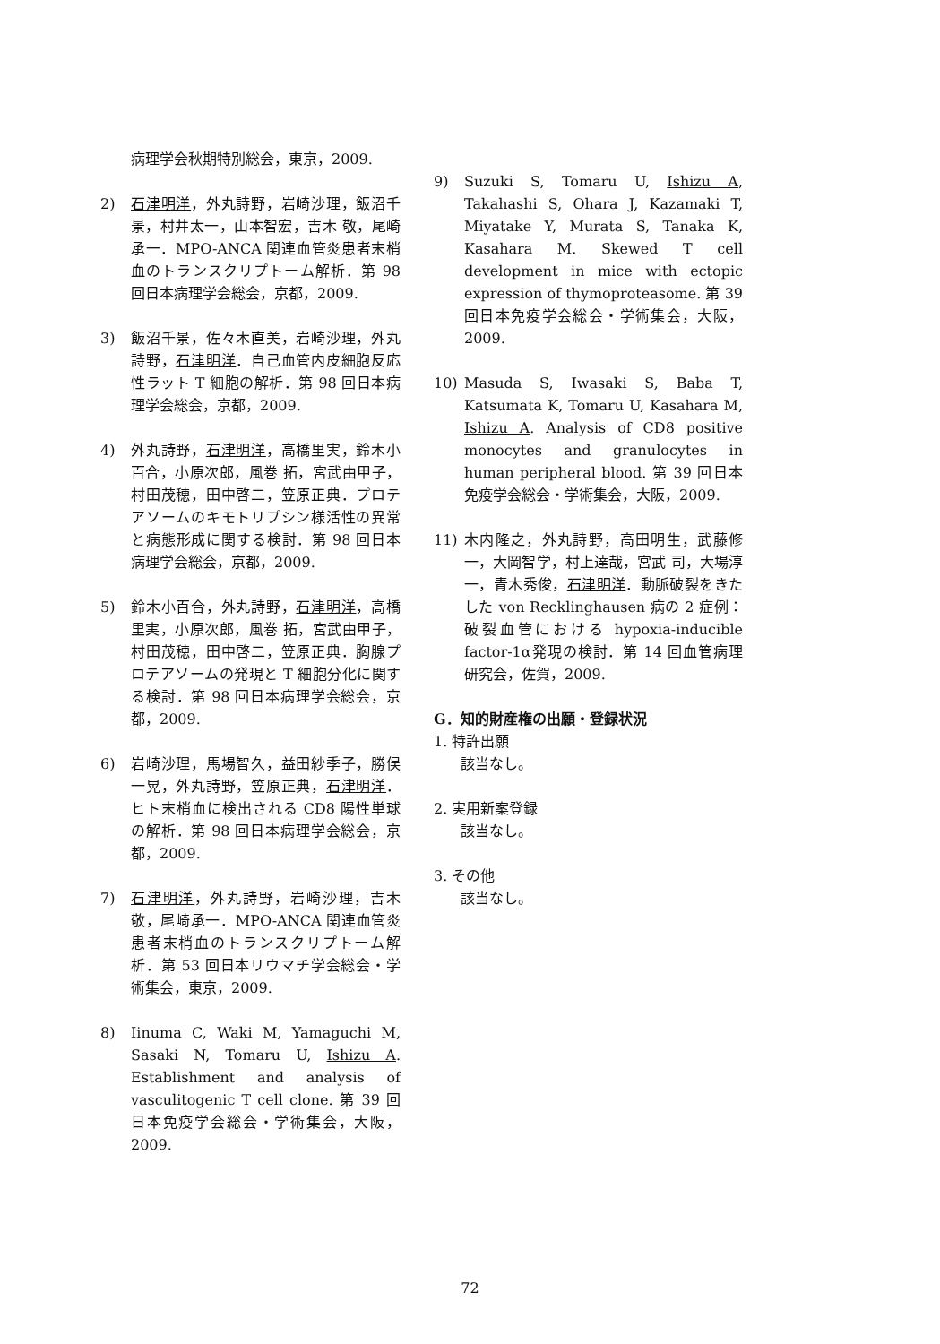病理学会秋期特別総会，東京，2009.
2) 石津明洋，外丸詩野，岩崎沙理，飯沼千景，村井太一，山本智宏，吉木 敬，尾崎承一．MPO-ANCA 関連血管炎患者末梢血のトランスクリプトーム解析．第 98 回日本病理学会総会，京都，2009.
3) 飯沼千景，佐々木直美，岩崎沙理，外丸詩野，石津明洋．自己血管内皮細胞反応性ラット T 細胞の解析．第 98 回日本病理学会総会，京都，2009.
4) 外丸詩野，石津明洋，高橋里実，鈴木小百合，小原次郎，風巻 拓，宮武由甲子，村田茂穂，田中啓二，笠原正典．プロテアソームのキモトリプシン様活性の異常と病態形成に関する検討．第 98 回日本病理学会総会，京都，2009.
5) 鈴木小百合，外丸詩野，石津明洋，高橋里実，小原次郎，風巻 拓，宮武由甲子，村田茂穂，田中啓二，笠原正典．胸腺プロテアソームの発現と T 細胞分化に関する検討．第 98 回日本病理学会総会，京都，2009.
6) 岩崎沙理，馬場智久，益田紗季子，勝俣一晃，外丸詩野，笠原正典，石津明洋．ヒト末梢血に検出される CD8 陽性単球の解析．第 98 回日本病理学会総会，京都，2009.
7) 石津明洋，外丸詩野，岩崎沙理，吉木 敬，尾崎承一．MPO-ANCA 関連血管炎患者末梢血のトランスクリプトーム解析．第 53 回日本リウマチ学会総会・学術集会，東京，2009.
8) Iinuma C, Waki M, Yamaguchi M, Sasaki N, Tomaru U, Ishizu A. Establishment and analysis of vasculitogenic T cell clone. 第 39 回日本免疫学会総会・学術集会，大阪，2009.
9) Suzuki S, Tomaru U, Ishizu A, Takahashi S, Ohara J, Kazamaki T, Miyatake Y, Murata S, Tanaka K, Kasahara M. Skewed T cell development in mice with ectopic expression of thymoproteasome. 第 39 回日本免疫学会総会・学術集会，大阪，2009.
10) Masuda S, Iwasaki S, Baba T, Katsumata K, Tomaru U, Kasahara M, Ishizu A. Analysis of CD8 positive monocytes and granulocytes in human peripheral blood. 第 39 回日本免疫学会総会・学術集会，大阪，2009.
11) 木内隆之，外丸詩野，高田明生，武藤修一，大岡智学，村上達哉，宮武 司，大場淳一，青木秀俊，石津明洋．動脈破裂をきたした von Recklinghausen 病の 2 症例：破裂血管における hypoxia-inducible factor-1α発現の検討．第 14 回血管病理研究会，佐賀，2009.
G．知的財産権の出願・登録状況
1. 特許出願
該当なし。
2. 実用新案登録
該当なし。
3. その他
該当なし。
72